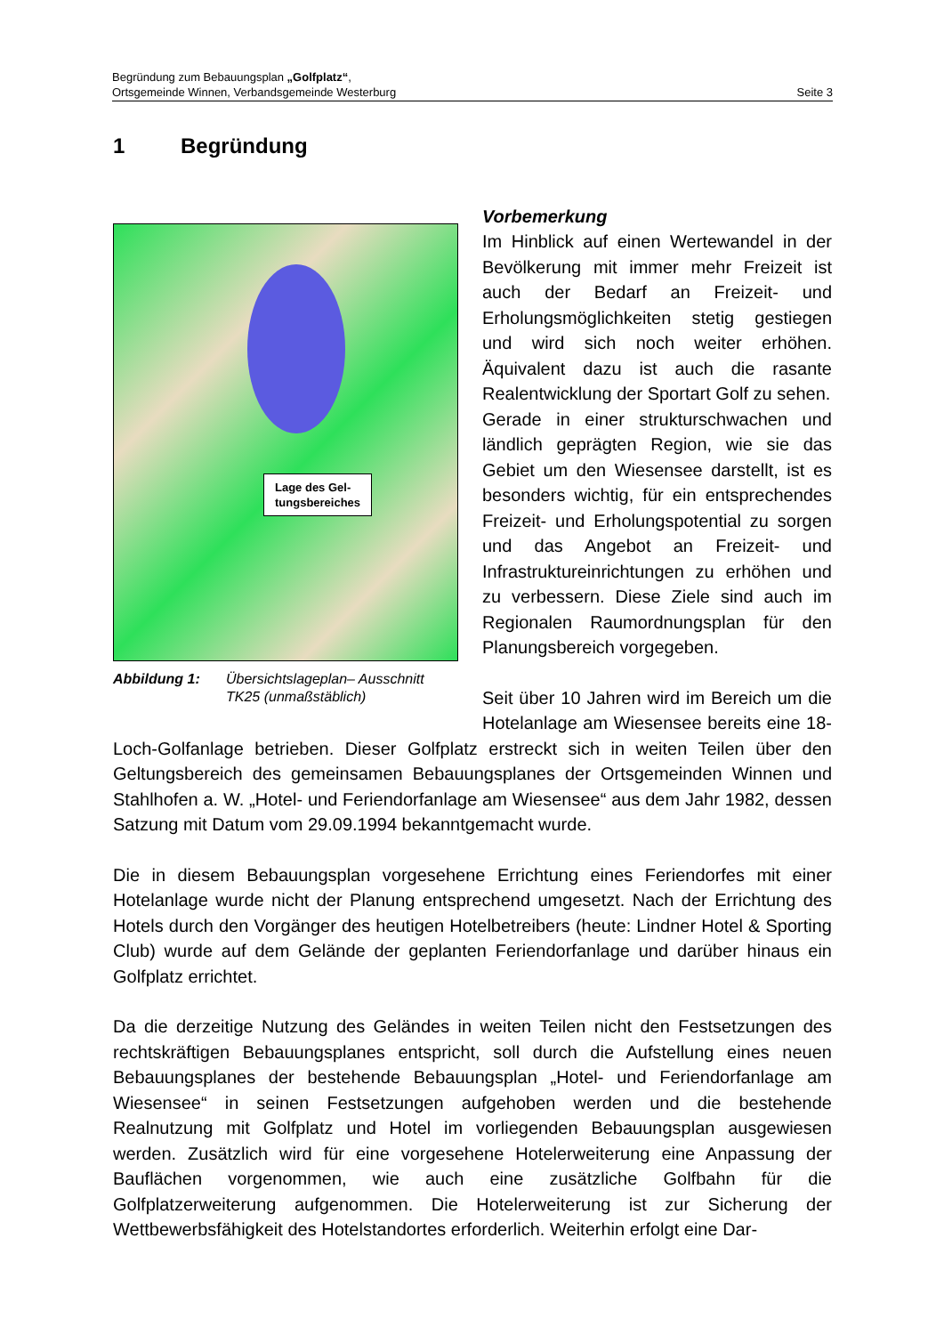Seite 3 Begründung zum Bebauungsplan „Golfplatz“,
Ortsgemeinde Winnen, Verbandsgemeinde Westerburg
1 Begründung
Lage des Gel-
tungsbereiches
Abbildung 1: Übersichtslageplan– Ausschnitt TK25 (unmaßstäblich)
Vorbemerkung
Im Hinblick auf einen Wertewandel in der Bevölkerung mit immer mehr Freizeit ist auch der Bedarf an Freizeit- und Erholungsmöglichkeiten stetig gestiegen und wird sich noch weiter erhöhen. Äquivalent dazu ist auch die rasante Realentwicklung der Sportart Golf zu sehen.
Gerade in einer strukturschwachen und ländlich geprägten Region, wie sie das Gebiet um den Wiesensee darstellt, ist es besonders wichtig, für ein entsprechendes Freizeit- und Erholungspotential zu sorgen und das Angebot an Freizeit- und Infrastruktureinrichtungen zu erhöhen und zu verbessern. Diese Ziele sind auch im Regionalen Raumordnungsplan für den Planungsbereich vorgegeben.
Seit über 10 Jahren wird im Bereich um die Hotelanlage am Wiesensee bereits eine 18-Loch-Golfanlage betrieben. Dieser Golfplatz erstreckt sich in weiten Teilen über den Geltungsbereich des gemeinsamen Bebauungsplanes der Ortsgemeinden Winnen und Stahlhofen a. W. „Hotel- und Feriendorfanlage am Wiesensee“ aus dem Jahr 1982, dessen Satzung mit Datum vom 29.09.1994 bekanntgemacht wurde.
Die in diesem Bebauungsplan vorgesehene Errichtung eines Feriendorfes mit einer Hotelanlage wurde nicht der Planung entsprechend umgesetzt. Nach der Errichtung des Hotels durch den Vorgänger des heutigen Hotelbetreibers (heute: Lindner Hotel & Sporting Club) wurde auf dem Gelände der geplanten Feriendorfanlage und darüber hinaus ein Golfplatz errichtet.
Da die derzeitige Nutzung des Geländes in weiten Teilen nicht den Festsetzungen des rechtskräftigen Bebauungsplanes entspricht, soll durch die Aufstellung eines neuen Bebauungsplanes der bestehende Bebauungsplan „Hotel- und Feriendorfanlage am Wiesensee“ in seinen Festsetzungen aufgehoben werden und die bestehende Realnutzung mit Golfplatz und Hotel im vorliegenden Bebauungsplan ausgewiesen werden. Zusätzlich wird für eine vorgesehene Hotelerweiterung eine Anpassung der Bauflächen vorgenommen, wie auch eine zusätzliche Golfbahn für die Golfplatzerweiterung aufgenommen. Die Hotelerweiterung ist zur Sicherung der Wettbewerbsfähigkeit des Hotelstandortes erforderlich. Weiterhin erfolgt eine Dar-